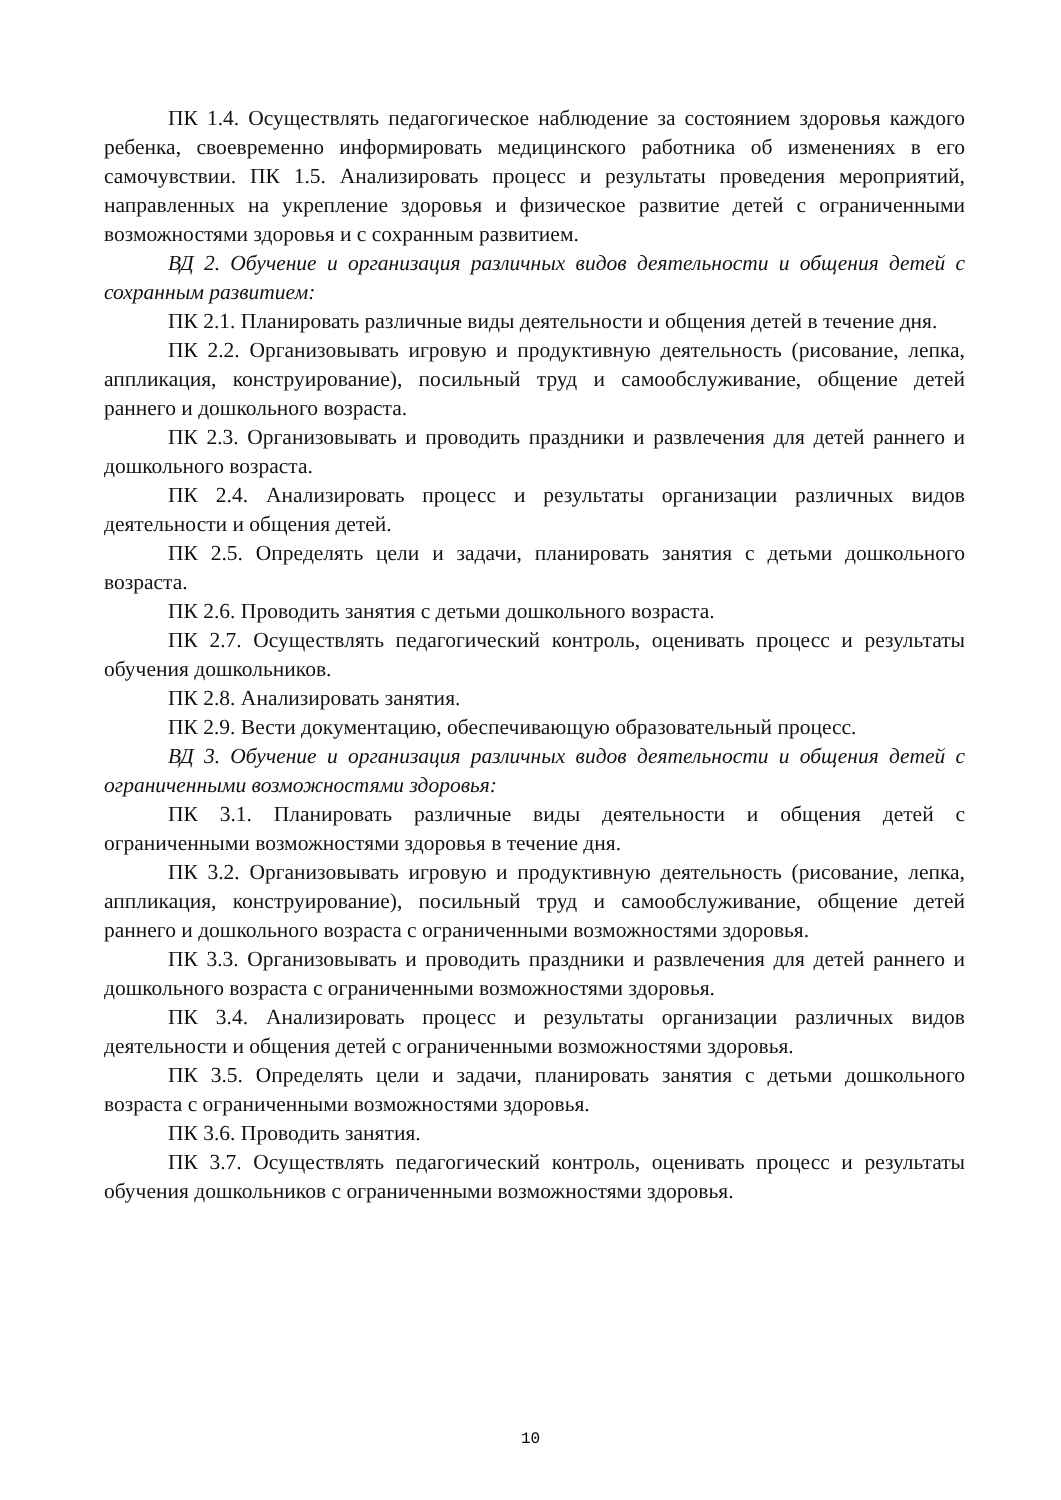ПК 1.4. Осуществлять педагогическое наблюдение за состоянием здоровья каждого ребенка, своевременно информировать медицинского работника об изменениях в его самочувствии. ПК 1.5. Анализировать процесс и результаты проведения мероприятий, направленных на укрепление здоровья и физическое развитие детей с ограниченными возможностями здоровья и с сохранным развитием.
ВД 2. Обучение и организация различных видов деятельности и общения детей с сохранным развитием:
ПК 2.1. Планировать различные виды деятельности и общения детей в течение дня.
ПК 2.2. Организовывать игровую и продуктивную деятельность (рисование, лепка, аппликация, конструирование), посильный труд и самообслуживание, общение детей раннего и дошкольного возраста.
ПК 2.3. Организовывать и проводить праздники и развлечения для детей раннего и дошкольного возраста.
ПК 2.4. Анализировать процесс и результаты организации различных видов деятельности и общения детей.
ПК 2.5. Определять цели и задачи, планировать занятия с детьми дошкольного возраста.
ПК 2.6. Проводить занятия с детьми дошкольного возраста.
ПК 2.7. Осуществлять педагогический контроль, оценивать процесс и результаты обучения дошкольников.
ПК 2.8. Анализировать занятия.
ПК 2.9. Вести документацию, обеспечивающую образовательный процесс.
ВД 3. Обучение и организация различных видов деятельности и общения детей с ограниченными возможностями здоровья:
ПК 3.1. Планировать различные виды деятельности и общения детей с ограниченными возможностями здоровья в течение дня.
ПК 3.2. Организовывать игровую и продуктивную деятельность (рисование, лепка, аппликация, конструирование), посильный труд и самообслуживание, общение детей раннего и дошкольного возраста с ограниченными возможностями здоровья.
ПК 3.3. Организовывать и проводить праздники и развлечения для детей раннего и дошкольного возраста с ограниченными возможностями здоровья.
ПК 3.4. Анализировать процесс и результаты организации различных видов деятельности и общения детей с ограниченными возможностями здоровья.
ПК 3.5. Определять цели и задачи, планировать занятия с детьми дошкольного возраста с ограниченными возможностями здоровья.
ПК 3.6. Проводить занятия.
ПК 3.7. Осуществлять педагогический контроль, оценивать процесс и результаты обучения дошкольников с ограниченными возможностями здоровья.
10